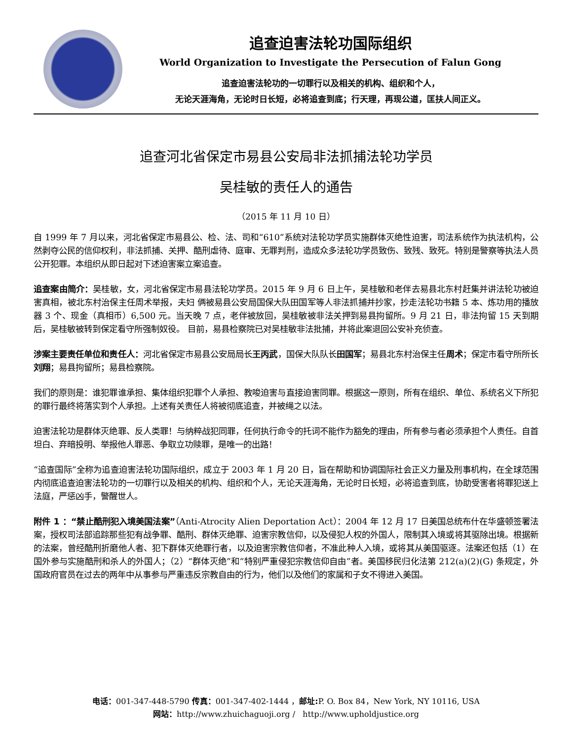追查迫害法轮功国际组织
World Organization to Investigate the Persecution of Falun Gong
追查迫害法轮功的一切罪行以及相关的机构、组织和个人，
无论天涯海角，无论时日长短，必将追查到底；行天理，再现公道，匡扶人间正义。
追查河北省保定市易县公安局非法抓捕法轮功学员
吴桂敏的责任人的通告
（2015 年 11 月 10 日）
自 1999 年 7 月以来，河北省保定市易县公、检、法、司和“610”系统对法轮功学员实施群体灭绝性迫害，司法系统作为执法机构，公然剥夺公民的信仰权利，非法抓捕、关押、酷刑虐待、庭审、无罪判刑，造成众多法轮功学员致伤、致残、致死。特别是警察等执法人员公开犯罪。本组织从即日起对下述迫害案立案追查。
追查案由简介：吴桂敏，女，河北省保定市易县法轮功学员。2015 年 9 月 6 日上午，吴桂敏和老伴去易县北东村赶集并讲法轮功被迫害真相，被北东村治保主任周术举报，夫妇 俩被易县公安局国保大队田国军等人非法抓捕并抄家，抄走法轮功书籍 5 本、炼功用的播放器 3 个、现金（真相币）6,500 元。当天晚 7 点，老伴被放回，吴桂敏被非法关押到易县拘留所。9 月 21 日，非法拘留 15 天到期后，吴桂敏被转到保定看守所强制奴役。 目前，易县检察院已对吴桂敏非法批捕，并将此案退回公安补充侦查。
涉案主要责任单位和责任人：河北省保定市易县公安局局长王丙武，国保大队队长田国军；易县北东村治保主任周术；保定市看守所所长刘翔；易县拘留所；易县检察院。
我们的原则是：谁犯罪谁承担、集体组织犯罪个人承担、教唆迫害与直接迫害同罪。根据这一原则，所有在组织、单位、系统名义下所犯的罪行最终将落实到个人承担。上述有关责任人将被彻底追查，并被绳之以法。
迫害法轮功是群体灭绝罪、反人类罪！与纳粹战犯同罪，任何执行命令的托词不能作为豁免的理由，所有参与者必须承担个人责任。自首坦白、弃暗投明、举报他人罪恶、争取立功赎罪，是唯一的出路！
“追查国际”全称为追查迫害法轮功国际组织，成立于 2003 年 1 月 20 日，旨在帮助和协调国际社会正义力量及刑事机构，在全球范围内彻底追查迫害法轮功的一切罪行以及相关的机构、组织和个人，无论天涯海角，无论时日长短，必将追查到底，协助受害者将罪犯送上法庭，严惩凶手，警醒世人。
附件 1 ：“禁止酷刑犯入境美国法案”（Anti-Atrocity Alien Deportation Act）：2004 年 12 月 17 日美国总统布什在华盛顿签署法案，授权司法部追踪那些犯有战争罪、酷刑、群体灭绝罪、迫害宗教信仰，以及侵犯人权的外国人，限制其入境或将其驱除出境。根据新的法案，曾经酷刑折磨他人者、犯下群体灭绝罪行者，以及迫害宗教信仰者，不准此种人入境，或将其从美国驱逐。法案还包括（1）在国外参与实施酷刑和杀人的外国人；（2）“群体灭绝”和“特别严重侵犯宗教信仰自由”者。美国移民归化法第 212(a)(2)(G) 条规定，外国政府官员在过去的两年中从事参与严重违反宗教自由的行为，他们以及他们的家属和子女不得进入美国。
电话：001-347-448-5790 传真：001-347-402-1444 ，邮址: P. O. Box 84，New York, NY 10116, USA
网站：http://www.zhuichaguoji.org / http://www.upholdjustice.org